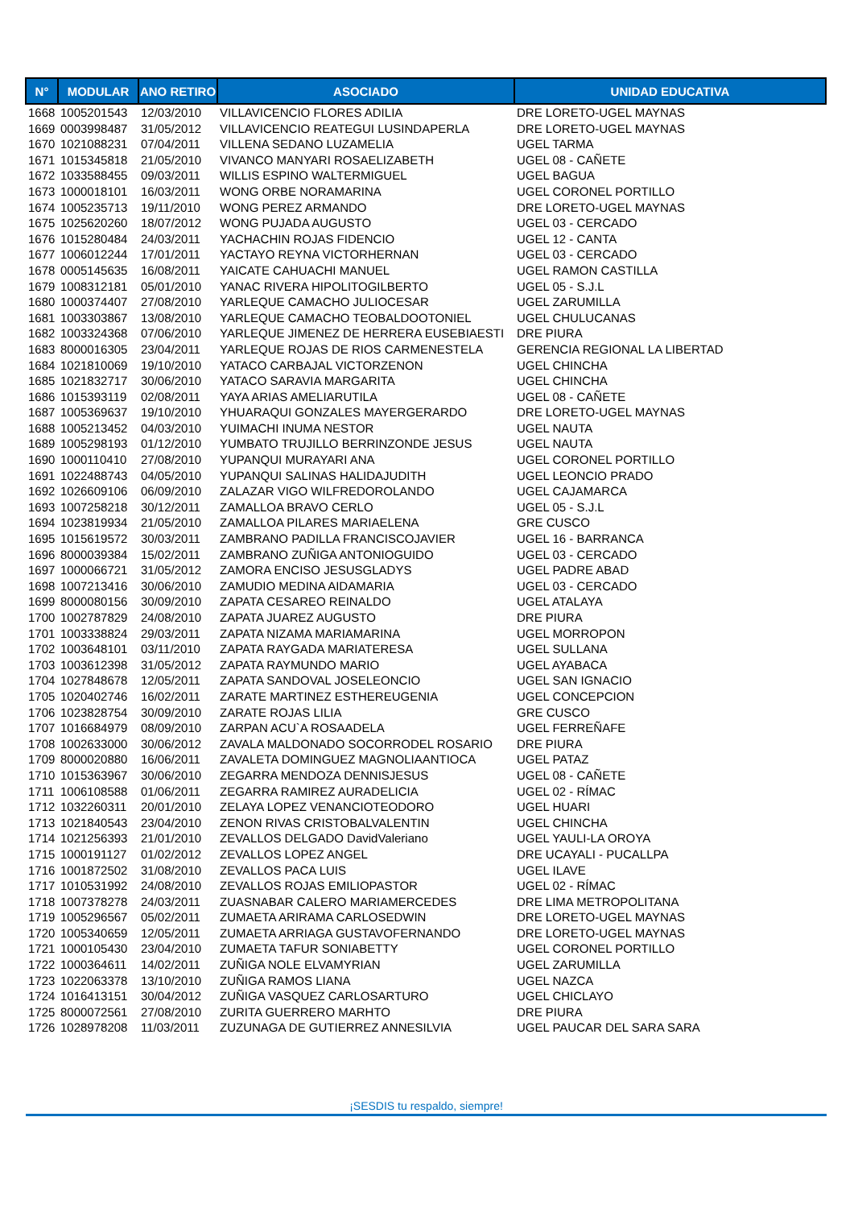| N° | MODULAR | ANO RETIRO | ASOCIADO | UNIDAD EDUCATIVA |
| --- | --- | --- | --- | --- |
| 1668 | 1005201543 | 12/03/2010 | VILLAVICENCIO FLORES ADILIA | DRE LORETO-UGEL MAYNAS |
| 1669 | 0003998487 | 31/05/2012 | VILLAVICENCIO REATEGUI LUSINDAPERLA | DRE LORETO-UGEL MAYNAS |
| 1670 | 1021088231 | 07/04/2011 | VILLENA SEDANO LUZAMELIA | UGEL TARMA |
| 1671 | 1015345818 | 21/05/2010 | VIVANCO MANYARI ROSAELIZABETH | UGEL 08 - CAÑETE |
| 1672 | 1033588455 | 09/03/2011 | WILLIS ESPINO WALTERMIGUEL | UGEL BAGUA |
| 1673 | 1000018101 | 16/03/2011 | WONG ORBE NORAMARINA | UGEL CORONEL PORTILLO |
| 1674 | 1005235713 | 19/11/2010 | WONG PEREZ ARMANDO | DRE LORETO-UGEL MAYNAS |
| 1675 | 1025620260 | 18/07/2012 | WONG PUJADA AUGUSTO | UGEL 03 - CERCADO |
| 1676 | 1015280484 | 24/03/2011 | YACHACHIN ROJAS FIDENCIO | UGEL 12 - CANTA |
| 1677 | 1006012244 | 17/01/2011 | YACTAYO REYNA VICTORHERNAN | UGEL 03 - CERCADO |
| 1678 | 0005145635 | 16/08/2011 | YAICATE CAHUACHI MANUEL | UGEL RAMON CASTILLA |
| 1679 | 1008312181 | 05/01/2010 | YANAC RIVERA HIPOLITOGILBERTO | UGEL 05 - S.J.L |
| 1680 | 1000374407 | 27/08/2010 | YARLEQUE CAMACHO JULIOCESAR | UGEL ZARUMILLA |
| 1681 | 1003303867 | 13/08/2010 | YARLEQUE CAMACHO TEOBALDOOTONIEL | UGEL CHULUCANAS |
| 1682 | 1003324368 | 07/06/2010 | YARLEQUE JIMENEZ DE HERRERA EUSEBIAESTI | DRE PIURA |
| 1683 | 8000016305 | 23/04/2011 | YARLEQUE ROJAS DE RIOS CARMENESTELA | GERENCIA REGIONAL LA LIBERTAD |
| 1684 | 1021810069 | 19/10/2010 | YATACO CARBAJAL VICTORZENON | UGEL CHINCHA |
| 1685 | 1021832717 | 30/06/2010 | YATACO SARAVIA MARGARITA | UGEL CHINCHA |
| 1686 | 1015393119 | 02/08/2011 | YAYA ARIAS AMELIARUTILA | UGEL 08 - CAÑETE |
| 1687 | 1005369637 | 19/10/2010 | YHUARAQUI GONZALES MAYERGERARDO | DRE LORETO-UGEL MAYNAS |
| 1688 | 1005213452 | 04/03/2010 | YUIMACHI INUMA NESTOR | UGEL NAUTA |
| 1689 | 1005298193 | 01/12/2010 | YUMBATO TRUJILLO BERRINZONDE JESUS | UGEL NAUTA |
| 1690 | 1000110410 | 27/08/2010 | YUPANQUI MURAYARI ANA | UGEL CORONEL PORTILLO |
| 1691 | 1022488743 | 04/05/2010 | YUPANQUI SALINAS HALIDAJUDITH | UGEL LEONCIO PRADO |
| 1692 | 1026609106 | 06/09/2010 | ZALAZAR VIGO WILFREDOROLANDO | UGEL CAJAMARCA |
| 1693 | 1007258218 | 30/12/2011 | ZAMALLOA BRAVO CERLO | UGEL 05 - S.J.L |
| 1694 | 1023819934 | 21/05/2010 | ZAMALLOA PILARES MARIAELENA | GRE CUSCO |
| 1695 | 1015619572 | 30/03/2011 | ZAMBRANO PADILLA FRANCISCOJAVIER | UGEL 16 - BARRANCA |
| 1696 | 8000039384 | 15/02/2011 | ZAMBRANO ZUÑIGA ANTONIOGUIDO | UGEL 03 - CERCADO |
| 1697 | 1000066721 | 31/05/2012 | ZAMORA ENCISO JESUSGLADYS | UGEL PADRE ABAD |
| 1698 | 1007213416 | 30/06/2010 | ZAMUDIO MEDINA AIDAMARIA | UGEL 03 - CERCADO |
| 1699 | 8000080156 | 30/09/2010 | ZAPATA CESAREO REINALDO | UGEL ATALAYA |
| 1700 | 1002787829 | 24/08/2010 | ZAPATA JUAREZ AUGUSTO | DRE PIURA |
| 1701 | 1003338824 | 29/03/2011 | ZAPATA NIZAMA MARIAMARINA | UGEL MORROPON |
| 1702 | 1003648101 | 03/11/2010 | ZAPATA RAYGADA MARIATERESA | UGEL SULLANA |
| 1703 | 1003612398 | 31/05/2012 | ZAPATA RAYMUNDO MARIO | UGEL AYABACA |
| 1704 | 1027848678 | 12/05/2011 | ZAPATA SANDOVAL JOSELEONCIO | UGEL SAN IGNACIO |
| 1705 | 1020402746 | 16/02/2011 | ZARATE MARTINEZ ESTHEREUGENIA | UGEL CONCEPCION |
| 1706 | 1023828754 | 30/09/2010 | ZARATE ROJAS LILIA | GRE CUSCO |
| 1707 | 1016684979 | 08/09/2010 | ZARPAN ACU`A ROSAADELA | UGEL FERREÑAFE |
| 1708 | 1002633000 | 30/06/2012 | ZAVALA MALDONADO SOCORRODEL ROSARIO | DRE PIURA |
| 1709 | 8000020880 | 16/06/2011 | ZAVALETA DOMINGUEZ MAGNOLIAANTIOCA | UGEL PATAZ |
| 1710 | 1015363967 | 30/06/2010 | ZEGARRA MENDOZA DENNISJESUS | UGEL 08 - CAÑETE |
| 1711 | 1006108588 | 01/06/2011 | ZEGARRA RAMIREZ AURADELICIA | UGEL 02 - RÍMAC |
| 1712 | 1032260311 | 20/01/2010 | ZELAYA LOPEZ VENANCIOTEODORO | UGEL HUARI |
| 1713 | 1021840543 | 23/04/2010 | ZENON RIVAS CRISTOBALVALENTIN | UGEL CHINCHA |
| 1714 | 1021256393 | 21/01/2010 | ZEVALLOS DELGADO DavidValeriano | UGEL YAULI-LA OROYA |
| 1715 | 1000191127 | 01/02/2012 | ZEVALLOS LOPEZ ANGEL | DRE UCAYALI - PUCALLPA |
| 1716 | 1001872502 | 31/08/2010 | ZEVALLOS PACA LUIS | UGEL ILAVE |
| 1717 | 1010531992 | 24/08/2010 | ZEVALLOS ROJAS EMILIOPASTOR | UGEL 02 - RÍMAC |
| 1718 | 1007378278 | 24/03/2011 | ZUASNABAR CALERO MARIAMERCEDES | DRE LIMA METROPOLITANA |
| 1719 | 1005296567 | 05/02/2011 | ZUMAETA ARIRAMA CARLOSEDWIN | DRE LORETO-UGEL MAYNAS |
| 1720 | 1005340659 | 12/05/2011 | ZUMAETA ARRIAGA GUSTAVOFERNANDO | DRE LORETO-UGEL MAYNAS |
| 1721 | 1000105430 | 23/04/2010 | ZUMAETA TAFUR SONIABETTY | UGEL CORONEL PORTILLO |
| 1722 | 1000364611 | 14/02/2011 | ZUÑIGA NOLE ELVAMYRIAN | UGEL ZARUMILLA |
| 1723 | 1022063378 | 13/10/2010 | ZUÑIGA RAMOS LIANA | UGEL NAZCA |
| 1724 | 1016413151 | 30/04/2012 | ZUÑIGA VASQUEZ CARLOSARTURO | UGEL CHICLAYO |
| 1725 | 8000072561 | 27/08/2010 | ZURITA GUERRERO MARHTO | DRE PIURA |
| 1726 | 1028978208 | 11/03/2011 | ZUZUNAGA DE GUTIERREZ ANNESILVIA | UGEL PAUCAR DEL SARA SARA |
¡SESDIS tu respaldo, siempre!